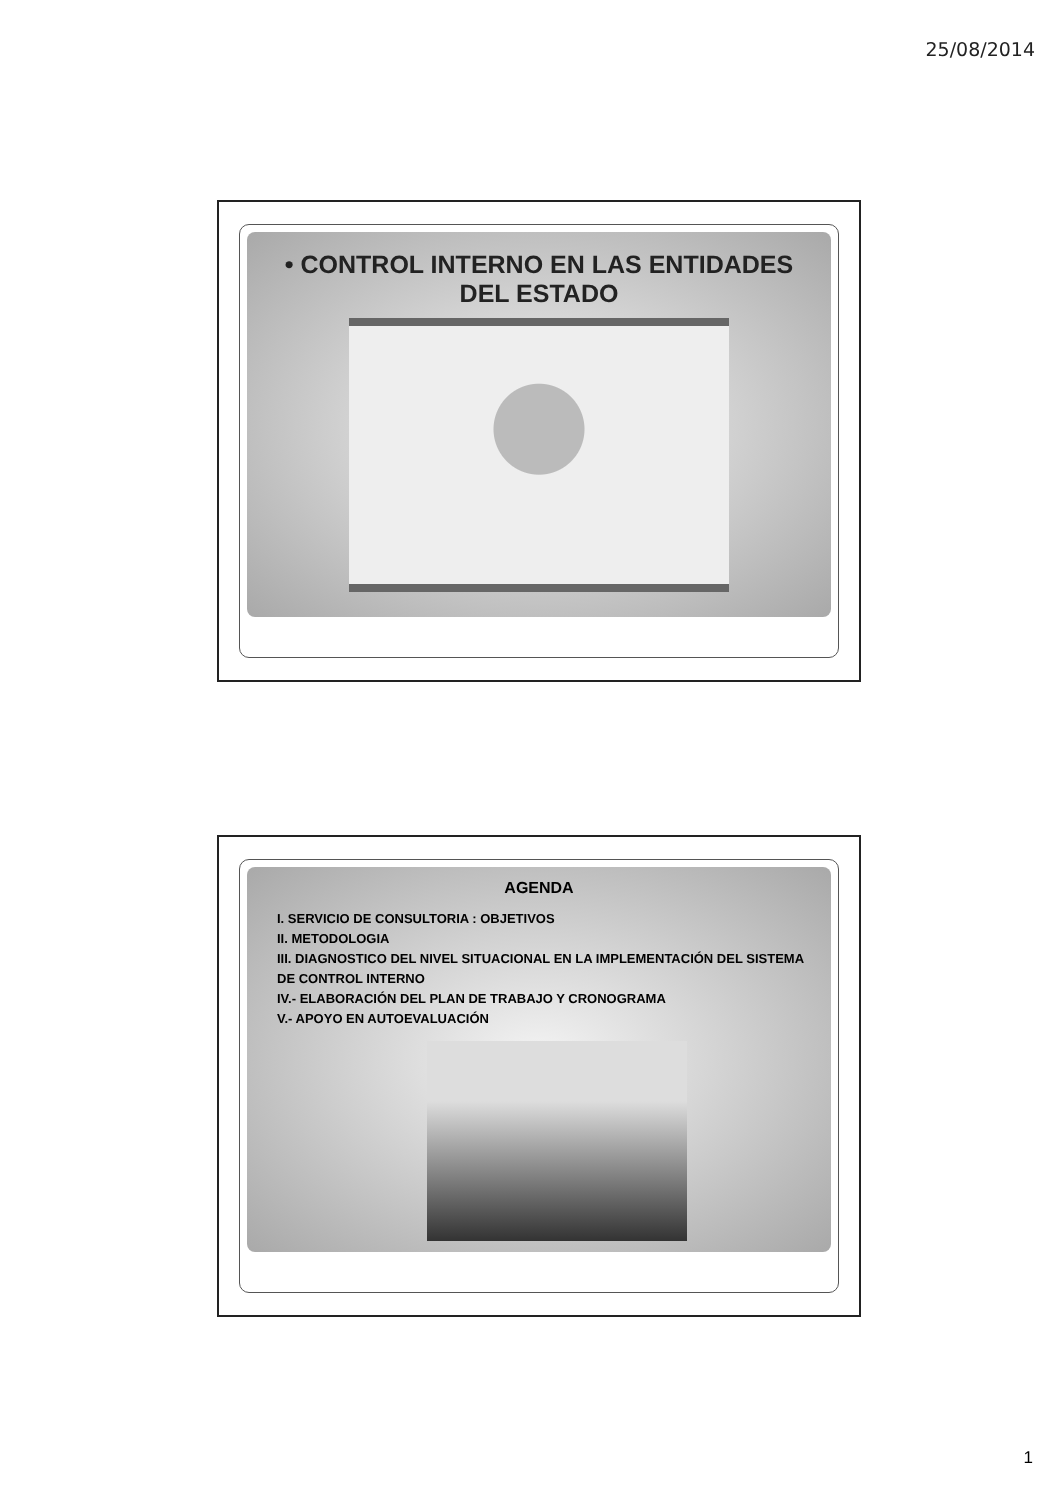25/08/2014
• CONTROL INTERNO EN LAS ENTIDADES DEL ESTADO
AGENDA
I. SERVICIO DE CONSULTORIA : OBJETIVOS
II. METODOLOGIA
III. DIAGNOSTICO DEL NIVEL SITUACIONAL EN LA IMPLEMENTACIÓN DEL SISTEMA DE CONTROL INTERNO
IV.- ELABORACIÓN DEL PLAN DE TRABAJO Y CRONOGRAMA
V.- APOYO EN AUTOEVALUACIÓN
1